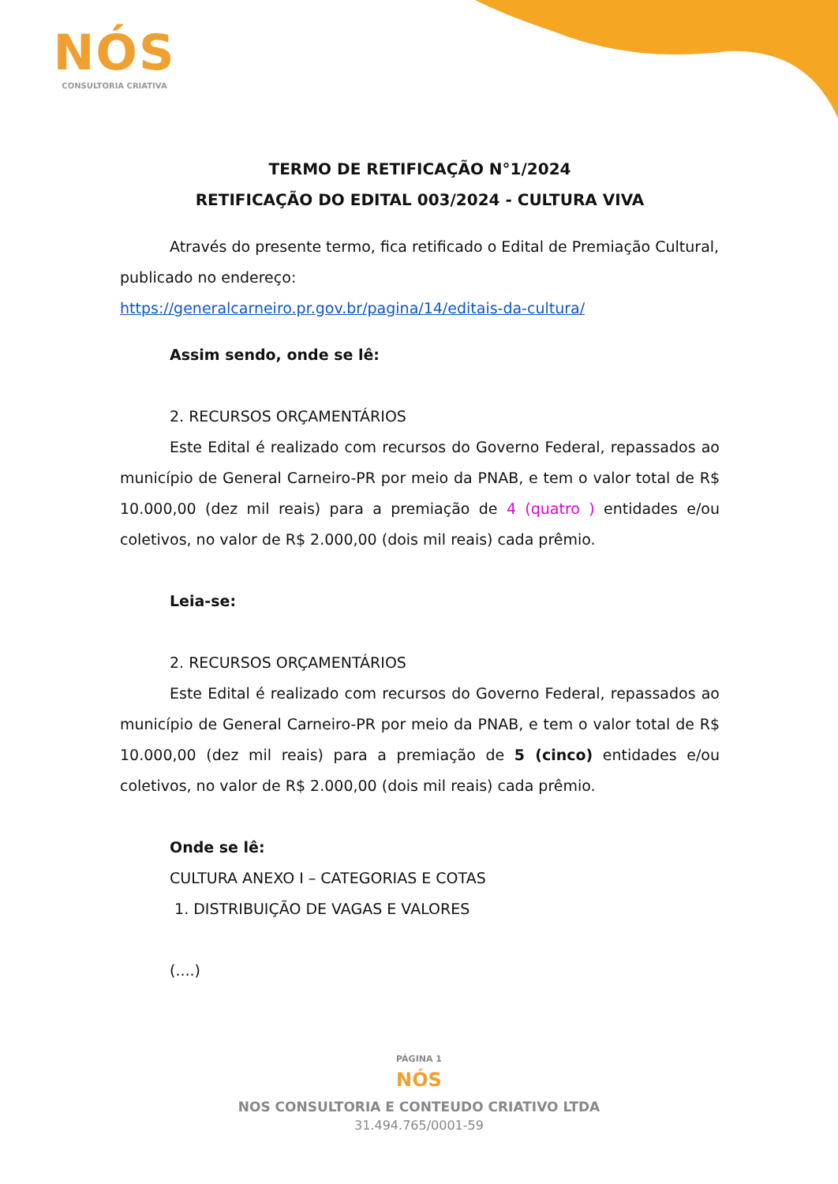NÓS
CONSULTORIA CRIATIVA
TERMO DE RETIFICAÇÃO N°1/2024
RETIFICAÇÃO DO EDITAL 003/2024 - CULTURA VIVA
Através do presente termo, fica retificado o Edital de Premiação Cultural, publicado no endereço:
https://generalcarneiro.pr.gov.br/pagina/14/editais-da-cultura/
Assim sendo, onde se lê:
2. RECURSOS ORÇAMENTÁRIOS
Este Edital é realizado com recursos do Governo Federal, repassados ao município de General Carneiro-PR por meio da PNAB, e tem o valor total de R$ 10.000,00 (dez mil reais) para a premiação de 4 (quatro ) entidades e/ou coletivos, no valor de R$ 2.000,00 (dois mil reais) cada prêmio.
Leia-se:
2. RECURSOS ORÇAMENTÁRIOS
Este Edital é realizado com recursos do Governo Federal, repassados ao município de General Carneiro-PR por meio da PNAB, e tem o valor total de R$ 10.000,00 (dez mil reais) para a premiação de 5 (cinco) entidades e/ou coletivos, no valor de R$ 2.000,00 (dois mil reais) cada prêmio.
Onde se lê:
CULTURA ANEXO I – CATEGORIAS E COTAS
1. DISTRIBUIÇÃO DE VAGAS E VALORES
(....)
PÁGINA 1
NÓS
NOS CONSULTORIA E CONTEUDO CRIATIVO LTDA
31.494.765/0001-59